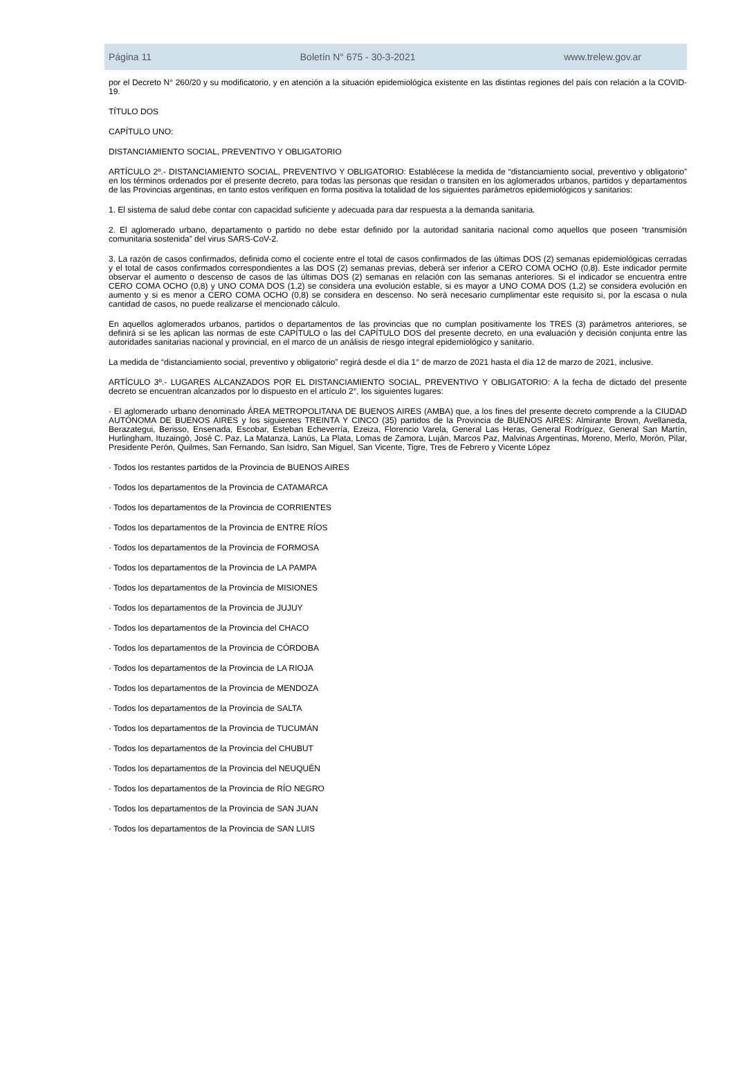Página 11 Boletín N° 675 - 30-3-2021 www.trelew.gov.ar
por el Decreto N° 260/20 y su modificatorio, y en atención a la situación epidemiológica existente en las distintas regiones del país con relación a la COVID-19.
TÍTULO DOS
CAPÍTULO UNO:
DISTANCIAMIENTO SOCIAL, PREVENTIVO Y OBLIGATORIO
ARTÍCULO 2º.- DISTANCIAMIENTO SOCIAL, PREVENTIVO Y OBLIGATORIO: Establécese la medida de “distanciamiento social, preventivo y obligatorio” en los términos ordenados por el presente decreto, para todas las personas que residan o transiten en los aglomerados urbanos, partidos y departamentos de las Provincias argentinas, en tanto estos verifiquen en forma positiva la totalidad de los siguientes parámetros epidemiológicos y sanitarios:
1. El sistema de salud debe contar con capacidad suficiente y adecuada para dar respuesta a la demanda sanitaria.
2. El aglomerado urbano, departamento o partido no debe estar definido por la autoridad sanitaria nacional como aquellos que poseen “transmisión comunitaria sostenida” del virus SARS-CoV-2.
3. La razón de casos confirmados, definida como el cociente entre el total de casos confirmados de las últimas DOS (2) semanas epidemiológicas cerradas y el total de casos confirmados correspondientes a las DOS (2) semanas previas, deberá ser inferior a CERO COMA OCHO (0,8). Este indicador permite observar el aumento o descenso de casos de las últimas DOS (2) semanas en relación con las semanas anteriores. Si el indicador se encuentra entre CERO COMA OCHO (0,8) y UNO COMA DOS (1,2) se considera una evolución estable, si es mayor a UNO COMA DOS (1,2) se considera evolución en aumento y si es menor a CERO COMA OCHO (0,8) se considera en descenso. No será necesario cumplimentar este requisito si, por la escasa o nula cantidad de casos, no puede realizarse el mencionado cálculo.
En aquellos aglomerados urbanos, partidos o departamentos de las provincias que no cumplan positivamente los TRES (3) parámetros anteriores, se definirá si se les aplican las normas de este CAPÍTULO o las del CAPÍTULO DOS del presente decreto, en una evaluación y decisión conjunta entre las autoridades sanitarias nacional y provincial, en el marco de un análisis de riesgo integral epidemiológico y sanitario.
La medida de “distanciamiento social, preventivo y obligatorio” regirá desde el día 1° de marzo de 2021 hasta el día 12 de marzo de 2021, inclusive.
ARTÍCULO 3º.- LUGARES ALCANZADOS POR EL DISTANCIAMIENTO SOCIAL, PREVENTIVO Y OBLIGATORIO: A la fecha de dictado del presente decreto se encuentran alcanzados por lo dispuesto en el artículo 2°, los siguientes lugares:
· El aglomerado urbano denominado ÁREA METROPOLITANA DE BUENOS AIRES (AMBA) que, a los fines del presente decreto comprende a la CIUDAD AUTÓNOMA DE BUENOS AIRES y los siguientes TREINTA Y CINCO (35) partidos de la Provincia de BUENOS AIRES: Almirante Brown, Avellaneda, Berazategui, Berisso, Ensenada, Escobar, Esteban Echeverría, Ezeiza, Florencio Varela, General Las Heras, General Rodríguez, General San Martín, Hurlingham, Ituzaingó, José C. Paz, La Matanza, Lanús, La Plata, Lomas de Zamora, Luján, Marcos Paz, Malvinas Argentinas, Moreno, Merlo, Morón, Pilar, Presidente Perón, Quilmes, San Fernando, San Isidro, San Miguel, San Vicente, Tigre, Tres de Febrero y Vicente López
· Todos los restantes partidos de la Provincia de BUENOS AIRES
· Todos los departamentos de la Provincia de CATAMARCA
· Todos los departamentos de la Provincia de CORRIENTES
· Todos los departamentos de la Provincia de ENTRE RÍOS
· Todos los departamentos de la Provincia de FORMOSA
· Todos los departamentos de la Provincia de LA PAMPA
· Todos los departamentos de la Provincia de MISIONES
· Todos los departamentos de la Provincia de JUJUY
· Todos los departamentos de la Provincia del CHACO
· Todos los departamentos de la Provincia de CÓRDOBA
· Todos los departamentos de la Provincia de LA RIOJA
· Todos los departamentos de la Provincia de MENDOZA
· Todos los departamentos de la Provincia de SALTA
· Todos los departamentos de la Provincia de TUCUMÁN
· Todos los departamentos de la Provincia del CHUBUT
· Todos los departamentos de la Provincia del NEUQUÉN
· Todos los departamentos de la Provincia de RÍO NEGRO
· Todos los departamentos de la Provincia de SAN JUAN
· Todos los departamentos de la Provincia de SAN LUIS